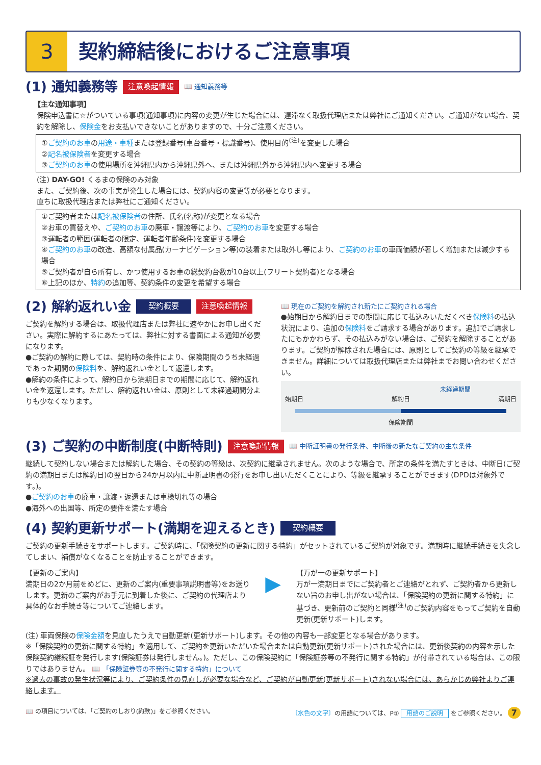3
契約締結後におけるご注意事項
(1) 通知義務等 注意喚起情報 📖 通知義務等
【主な通知事項】
保険申込書に☆がついている事項(通知事項)に内容の変更が生じた場合には、遅滞なく取扱代理店または弊社にご通知ください。ご通知がない場合、契約を解除し、保険金をお支払いできないことがありますので、十分ご注意ください。
①ご契約のお車の用途・車種または登録番号(車台番号・標識番号)、使用目的<sup>(注)</sup>を変更した場合
②記名被保険者を変更する場合
③ご契約のお車の使用場所を沖縄県内から沖縄県外へ、または沖縄県外から沖縄県内へ変更する場合
(注) DAY-GO! くるまの保険のみ対象
また、ご契約後、次の事実が発生した場合には、契約内容の変更等が必要となります。
直ちに取扱代理店または弊社にご通知ください。
①ご契約者または記名被保険者の住所、氏名(名称)が変更となる場合
②お車の買替えや、ご契約のお車の廃車・譲渡等により、ご契約のお車を変更する場合
③運転者の範囲(運転者の限定、運転者年齢条件)を変更する場合
④ご契約のお車の改造、高額な付属品(カーナビゲーション等)の装着または取外し等により、ご契約のお車の車両価額が著しく増加または減少する場合
⑤ご契約者が自ら所有し、かつ使用するお車の総契約台数が10台以上(フリート契約者)となる場合
⑥上記のほか、特約の追加等、契約条件の変更を希望する場合
(2) 解約返れい金 契約概要 注意喚起情報
ご契約を解約する場合は、取扱代理店または弊社に速やかにお申し出ください。実際に解約するにあたっては、弊社に対する書面による通知が必要になります。
●ご契約の解約に際しては、契約時の条件により、保険期間のうち未経過であった期間の保険料を、解約返れい金として返還します。
●解約の条件によって、解約日から満期日までの期間に応じて、解約返れい金を返還します。ただし、解約返れい金は、原則として未経過期間分よりも少なくなります。
📖 現在のご契約を解約され新たにご契約される場合
●始期日から解約日までの期間に応じて払込みいただくべき保険料の払込状況により、追加の保険料をご請求する場合があります。追加でご請求したにもかかわらず、その払込みがない場合は、ご契約を解除することがあります。ご契約が解除された場合には、原則としてご契約の等級を継承できません。詳細については取扱代理店または弊社までお問い合わせください。
未経過期間
始期日 解約日 満期日
保険期間
(3) ご契約の中断制度(中断特則) 注意喚起情報 📖 中断証明書の発行条件、中断後の新たなご契約の主な条件
継続して契約しない場合または解約した場合、その契約の等級は、次契約に継承されません。次のような場合で、所定の条件を満たすときは、中断日(ご契約の満期日または解約日)の翌日から24か月以内に中断証明書の発行をお申し出いただくことにより、等級を継承することができます(DPDは対象外です。)。
●ご契約のお車の廃車・譲渡・返還または車検切れ等の場合
●海外への出国等、所定の要件を満たす場合
(4) 契約更新サポート(満期を迎えるとき) 契約概要
ご契約の更新手続きをサポートします。ご契約時に、「保険契約の更新に関する特約」がセットされているご契約が対象です。満期時に継続手続きを失念してしまい、補償がなくなることを防止することができます。
【更新のご案内】
満期日の2か月前をめどに、更新のご案内(重要事項説明書等)をお送りします。更新のご案内がお手元に到着した後に、ご契約の代理店より具体的なお手続き等についてご連絡します。
▶
【万が一の更新サポート】
万が一満期日までにご契約者とご連絡がとれず、ご契約者から更新しない旨のお申し出がない場合は、「保険契約の更新に関する特約」に基づき、更新前のご契約と同様<sup>(注)</sup>のご契約内容をもってご契約を自動更新(更新サポート)します。
(注) 車両保険の保険金額を見直したうえで自動更新(更新サポート)します。その他の内容も一部変更となる場合があります。
※「保険契約の更新に関する特約」を適用して、ご契約を更新いただいた場合または自動更新(更新サポート)された場合には、更新後契約の内容を示した保険契約継続証を発行します(保険証券は発行しません。)。ただし、この保険契約に「保険証券等の不発行に関する特約」が付帯されている場合は、この限りではありません。 📖 「保険証券等の不発行に関する特約」について
※過去の事故の発生状況等により、ご契約条件の見直しが必要な場合など、ご契約が自動更新(更新サポート)されない場合には、あらかじめ弊社よりご連絡します。
📖 の項目については、「ご契約のしおり(約款)」をご参照ください。 〔水色の文字〕の用語については、P① 用語のご説明 をご参照ください。 7